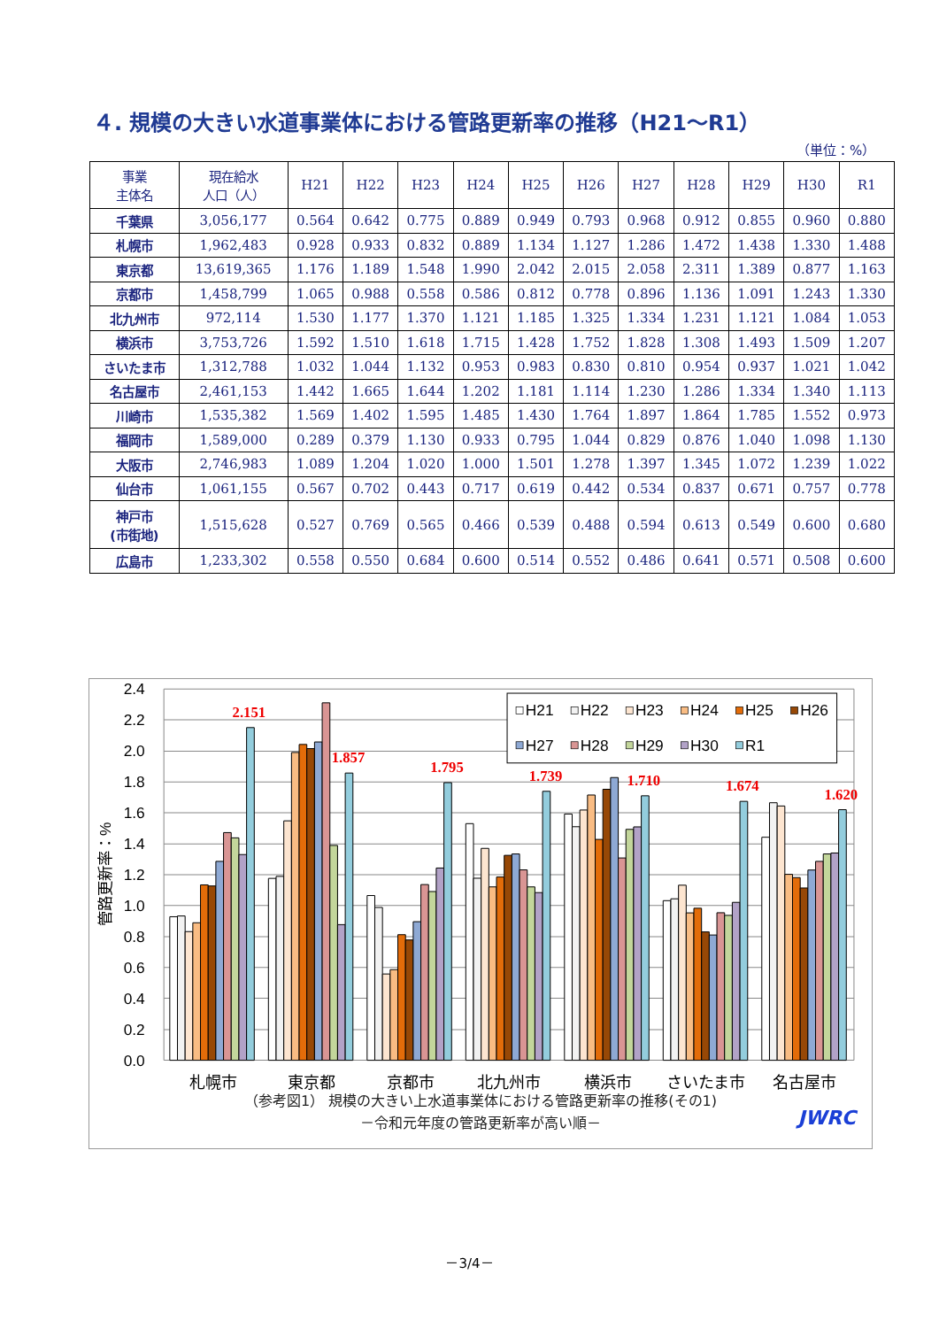４. 規模の大きい水道事業体における管路更新率の推移（H21～R1）
（単位：%）
| 事業 主体名 | 現在給水 人口（人） | H21 | H22 | H23 | H24 | H25 | H26 | H27 | H28 | H29 | H30 | R1 |
| --- | --- | --- | --- | --- | --- | --- | --- | --- | --- | --- | --- | --- |
| 千葉県 | 3,056,177 | 0.564 | 0.642 | 0.775 | 0.889 | 0.949 | 0.793 | 0.968 | 0.912 | 0.855 | 0.960 | 0.880 |
| 札幌市 | 1,962,483 | 0.928 | 0.933 | 0.832 | 0.889 | 1.134 | 1.127 | 1.286 | 1.472 | 1.438 | 1.330 | 1.488 |
| 東京都 | 13,619,365 | 1.176 | 1.189 | 1.548 | 1.990 | 2.042 | 2.015 | 2.058 | 2.311 | 1.389 | 0.877 | 1.163 |
| 京都市 | 1,458,799 | 1.065 | 0.988 | 0.558 | 0.586 | 0.812 | 0.778 | 0.896 | 1.136 | 1.091 | 1.243 | 1.330 |
| 北九州市 | 972,114 | 1.530 | 1.177 | 1.370 | 1.121 | 1.185 | 1.325 | 1.334 | 1.231 | 1.121 | 1.084 | 1.053 |
| 横浜市 | 3,753,726 | 1.592 | 1.510 | 1.618 | 1.715 | 1.428 | 1.752 | 1.828 | 1.308 | 1.493 | 1.509 | 1.207 |
| さいたま市 | 1,312,788 | 1.032 | 1.044 | 1.132 | 0.953 | 0.983 | 0.830 | 0.810 | 0.954 | 0.937 | 1.021 | 1.042 |
| 名古屋市 | 2,461,153 | 1.442 | 1.665 | 1.644 | 1.202 | 1.181 | 1.114 | 1.230 | 1.286 | 1.334 | 1.340 | 1.113 |
| 川崎市 | 1,535,382 | 1.569 | 1.402 | 1.595 | 1.485 | 1.430 | 1.764 | 1.897 | 1.864 | 1.785 | 1.552 | 0.973 |
| 福岡市 | 1,589,000 | 0.289 | 0.379 | 1.130 | 0.933 | 0.795 | 1.044 | 0.829 | 0.876 | 1.040 | 1.098 | 1.130 |
| 大阪市 | 2,746,983 | 1.089 | 1.204 | 1.020 | 1.000 | 1.501 | 1.278 | 1.397 | 1.345 | 1.072 | 1.239 | 1.022 |
| 仙台市 | 1,061,155 | 0.567 | 0.702 | 0.443 | 0.717 | 0.619 | 0.442 | 0.534 | 0.837 | 0.671 | 0.757 | 0.778 |
| 神戸市 (市街地) | 1,515,628 | 0.527 | 0.769 | 0.565 | 0.466 | 0.539 | 0.488 | 0.594 | 0.613 | 0.549 | 0.600 | 0.680 |
| 広島市 | 1,233,302 | 0.558 | 0.550 | 0.684 | 0.600 | 0.514 | 0.552 | 0.486 | 0.641 | 0.571 | 0.508 | 0.600 |
2.4
2.2
2.0
1.8
1.6
1.4
1.2
1.0
0.8
0.6
0.4
0.2
0.0
管路更新率：%
2.151
1.857
1.795
1.739
1.710
1.674
1.620
H21
H22
H23
H24
H25
H26
H27
H28
H29
H30
R1
札幌市
東京都
京都市
北九州市
横浜市
さいたま市
名古屋市
（参考図1） 規模の大きい上水道事業体における管路更新率の推移(その1)
－令和元年度の管路更新率が高い順－
JWRC
－3/4－